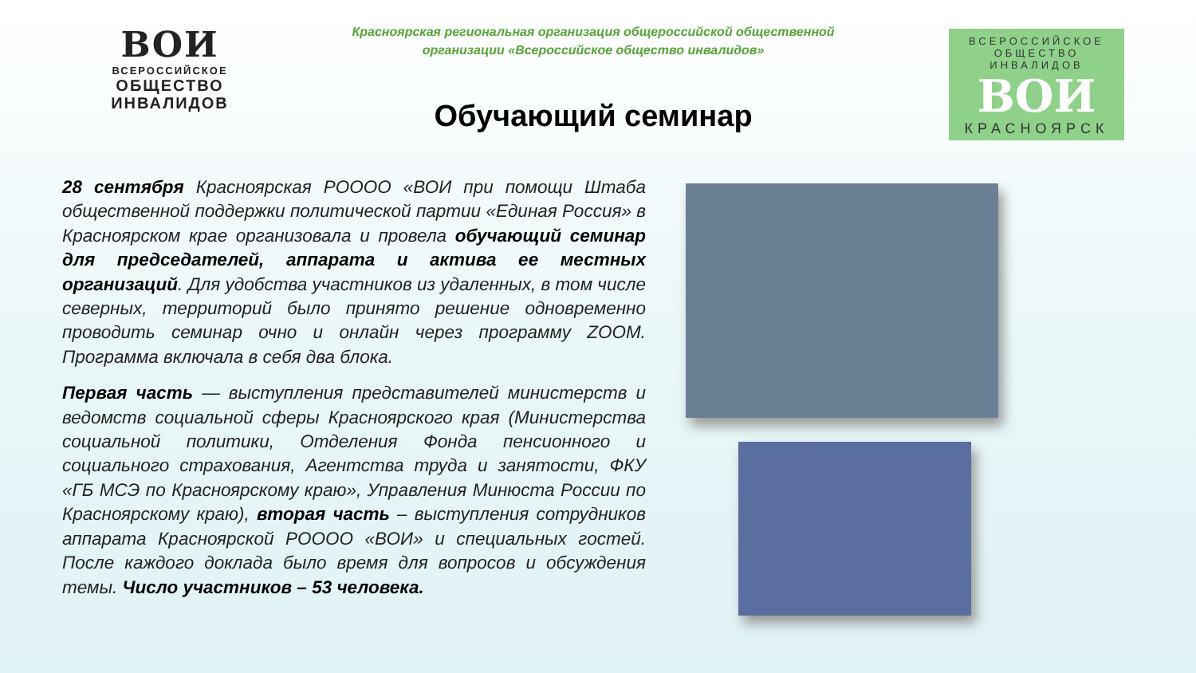ВОИ
ВСЕРОССИЙСКОЕ
ОБЩЕСТВО
ИНВАЛИДОВ
Красноярская региональная организация общероссийской общественной
организации «Всероссийское общество инвалидов»
Обучающий семинар
ВСЕРОССИЙСКОЕ
ОБЩЕСТВО ИНВАЛИДОВ
ВОИ
КРАСНОЯРСК
28 сентября Красноярская РОООО «ВОИ при помощи Штаба общественной поддержки политической партии «Единая Россия» в Красноярском крае организовала и провела обучающий семинар для председателей, аппарата и актива ее местных организаций. Для удобства участников из удаленных, в том числе северных, территорий было принято решение одновременно проводить семинар очно и онлайн через программу ZOOM. Программа включала в себя два блока.
Первая часть — выступления представителей министерств и ведомств социальной сферы Красноярского края (Министерства социальной политики, Отделения Фонда пенсионного и социального страхования, Агентства труда и занятости, ФКУ «ГБ МСЭ по Красноярскому краю», Управления Минюста России по Красноярскому краю), вторая часть – выступления сотрудников аппарата Красноярской РОООО «ВОИ» и специальных гостей. После каждого доклада было время для вопросов и обсуждения темы. Число участников – 53 человека.